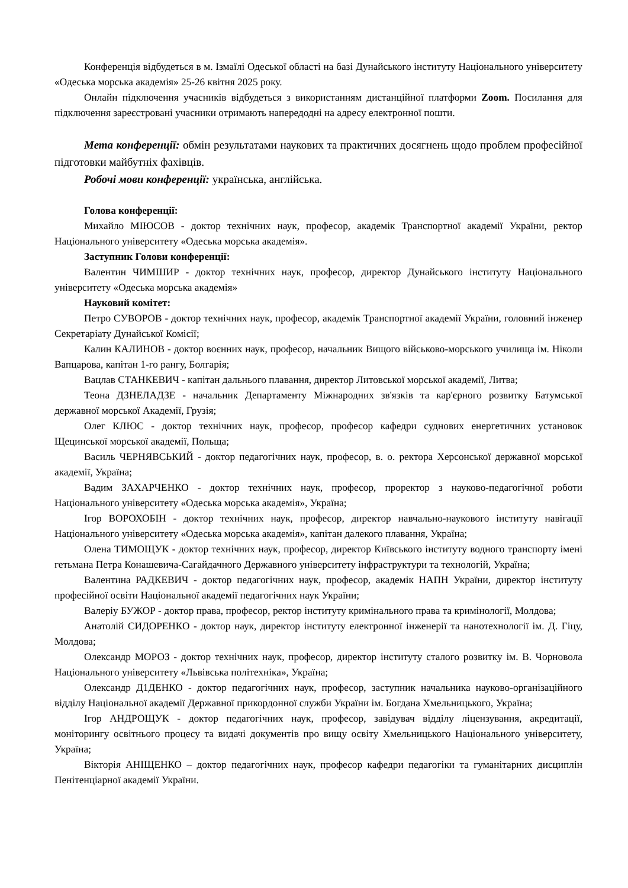Конференція відбудеться в м. Ізмаїлі Одеської області на базі Дунайського інституту Національного університету «Одеська морська академія» 25-26 квітня 2025 року.
Онлайн підключення учасників відбудеться з використанням дистанційної платформи Zoom. Посилання для підключення зареєстровані учасники отримають напередодні на адресу електронної пошти.
Мета конференції: обмін результатами наукових та практичних досягнень щодо проблем професійної підготовки майбутніх фахівців.
Робочі мови конференції: українська, англійська.
Голова конференції:
Михайло МІЮСОВ - доктор технічних наук, професор, академік Транспортної академії України, ректор Національного університету «Одеська морська академія».
Заступник Голови конференції:
Валентин ЧИМШИР - доктор технічних наук, професор, директор Дунайського інституту Національного університету «Одеська морська академія»
Науковий комітет:
Петро СУВОРОВ - доктор технічних наук, професор, академік Транспортної академії України, головний інженер Секретаріату Дунайської Комісії;
Калин КАЛИНОВ - доктор воєнних наук, професор, начальник Вищого військово-морського училища ім. Ніколи Вапцарова, капітан 1-го рангу, Болгарія;
Вацлав СТАНКЕВИЧ - капітан дальнього плавання, директор Литовської морської академії, Литва;
Теона ДЗНЕЛАДЗЕ - начальник Департаменту Міжнародних зв'язків та кар'єрного розвитку Батумської державної морської Академії, Грузія;
Олег КЛЮС - доктор технічних наук, професор, професор кафедри суднових енергетичних установок Щецинської морської академії, Польща;
Василь ЧЕРНЯВСЬКИЙ - доктор педагогічних наук, професор, в. о. ректора Херсонської державної морської академії, Україна;
Вадим ЗАХАРЧЕНКО - доктор технічних наук, професор, проректор з науково-педагогічної роботи Національного університету «Одеська морська академія», Україна;
Ігор ВОРОХОБІН - доктор технічних наук, професор, директор навчально-наукового інституту навігації Національного університету «Одеська морська академія», капітан далекого плавання, Україна;
Олена ТИМОЩУК - доктор технічних наук, професор, директор Київського інституту водного транспорту імені гетьмана Петра Конашевича-Сагайдачного Державного університету інфраструктури та технологій, Україна;
Валентина РАДКЕВИЧ - доктор педагогічних наук, професор, академік НАПН України, директор інституту професійної освіти Національної академії педагогічних наук України;
Валеріу БУЖОР - доктор права, професор, ректор інституту кримінального права та кримінології, Молдова;
Анатолій СИДОРЕНКО - доктор наук, директор інституту електронної інженерії та нанотехнології ім. Д. Гіцу, Молдова;
Олександр МОРОЗ - доктор технічних наук, професор, директор інституту сталого розвитку ім. В. Чорновола Національного університету «Львівська політехніка», Україна;
Олександр Д1ДЕНКО - доктор педагогічних наук, професор, заступник начальника науково-організаційного відділу Національної академії Державної прикордонної служби України ім. Богдана Хмельницького, Україна;
Ігор АНДРОЩУК - доктор педагогічних наук, професор, завідувач відділу ліцензування, акредитації, моніторингу освітнього процесу та видачі документів про вищу освіту Хмельницького Національного університету, Україна;
Вікторія АНІЩЕНКО – доктор педагогічних наук, професор кафедри педагогіки та гуманітарних дисциплін Пенітенціарної академії України.